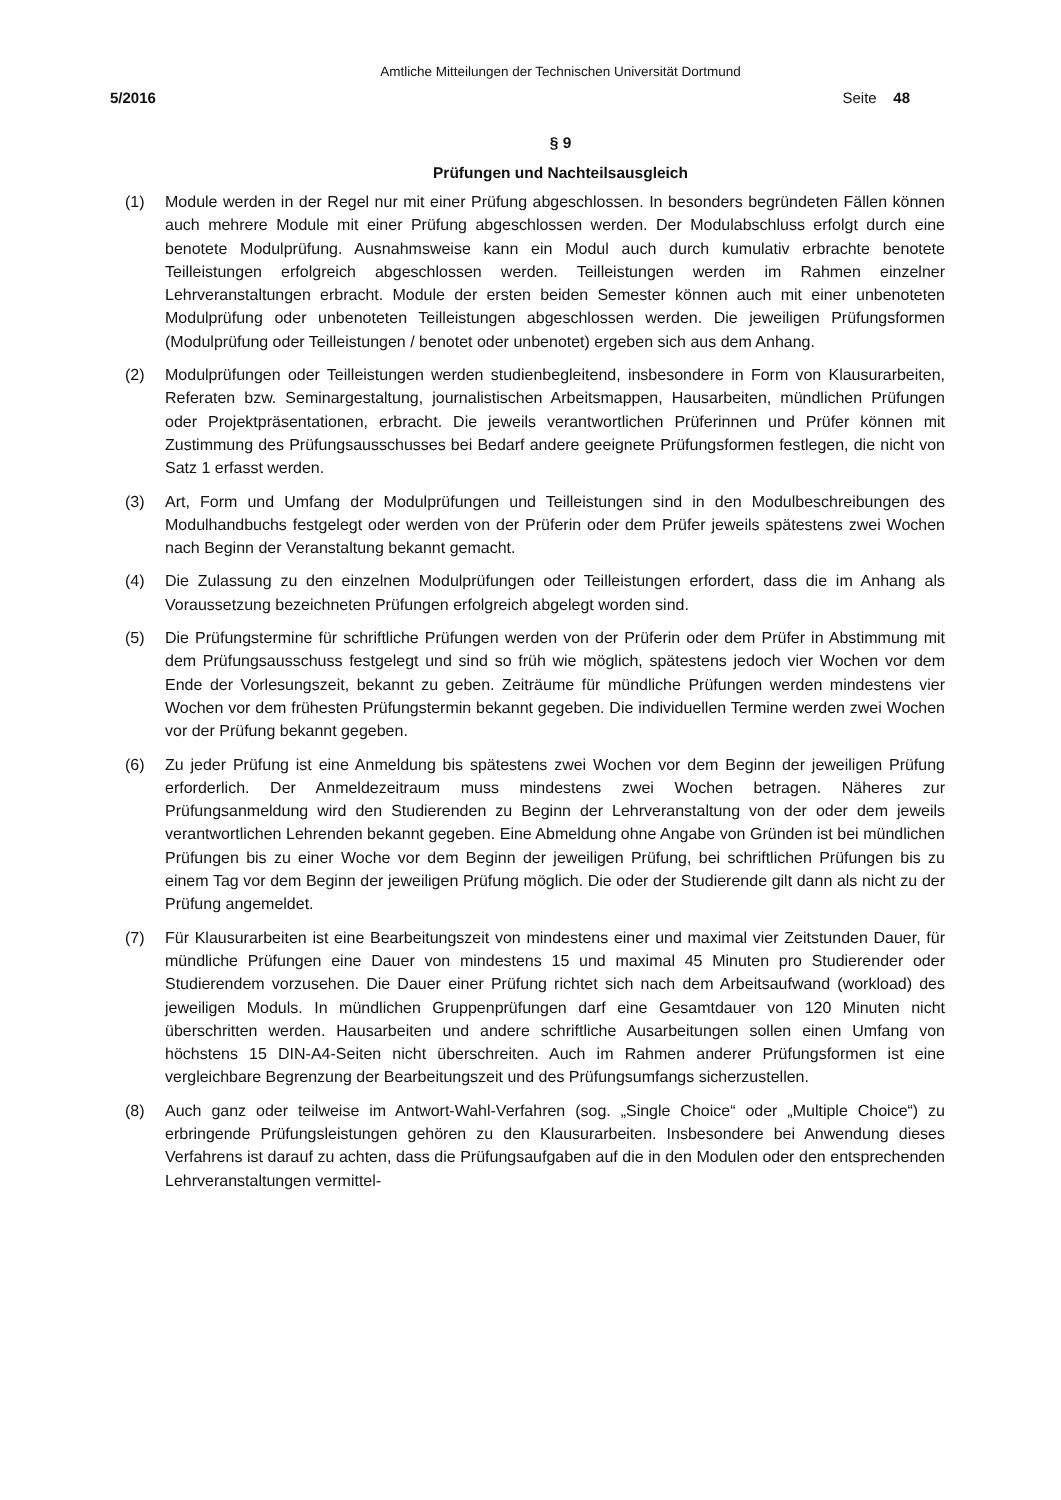Amtliche Mitteilungen der Technischen Universität Dortmund
5/2016 Seite 48
§ 9
Prüfungen und Nachteilsausgleich
(1) Module werden in der Regel nur mit einer Prüfung abgeschlossen. In besonders begründeten Fällen können auch mehrere Module mit einer Prüfung abgeschlossen werden. Der Modulabschluss erfolgt durch eine benotete Modulprüfung. Ausnahmsweise kann ein Modul auch durch kumulativ erbrachte benotete Teilleistungen erfolgreich abgeschlossen werden. Teilleistungen werden im Rahmen einzelner Lehrveranstaltungen erbracht. Module der ersten beiden Semester können auch mit einer unbenoteten Modulprüfung oder unbenoteten Teilleistungen abgeschlossen werden. Die jeweiligen Prüfungsformen (Modulprüfung oder Teilleistungen / benotet oder unbenotet) ergeben sich aus dem Anhang.
(2) Modulprüfungen oder Teilleistungen werden studienbegleitend, insbesondere in Form von Klausurarbeiten, Referaten bzw. Seminargestaltung, journalistischen Arbeitsmappen, Hausarbeiten, mündlichen Prüfungen oder Projektpräsentationen, erbracht. Die jeweils verantwortlichen Prüferinnen und Prüfer können mit Zustimmung des Prüfungsausschusses bei Bedarf andere geeignete Prüfungsformen festlegen, die nicht von Satz 1 erfasst werden.
(3) Art, Form und Umfang der Modulprüfungen und Teilleistungen sind in den Modulbeschreibungen des Modulhandbuchs festgelegt oder werden von der Prüferin oder dem Prüfer jeweils spätestens zwei Wochen nach Beginn der Veranstaltung bekannt gemacht.
(4) Die Zulassung zu den einzelnen Modulprüfungen oder Teilleistungen erfordert, dass die im Anhang als Voraussetzung bezeichneten Prüfungen erfolgreich abgelegt worden sind.
(5) Die Prüfungstermine für schriftliche Prüfungen werden von der Prüferin oder dem Prüfer in Abstimmung mit dem Prüfungsausschuss festgelegt und sind so früh wie möglich, spätestens jedoch vier Wochen vor dem Ende der Vorlesungszeit, bekannt zu geben. Zeiträume für mündliche Prüfungen werden mindestens vier Wochen vor dem frühesten Prüfungstermin bekannt gegeben. Die individuellen Termine werden zwei Wochen vor der Prüfung bekannt gegeben.
(6) Zu jeder Prüfung ist eine Anmeldung bis spätestens zwei Wochen vor dem Beginn der jeweiligen Prüfung erforderlich. Der Anmeldezeitraum muss mindestens zwei Wochen betragen. Näheres zur Prüfungsanmeldung wird den Studierenden zu Beginn der Lehrveranstaltung von der oder dem jeweils verantwortlichen Lehrenden bekannt gegeben. Eine Abmeldung ohne Angabe von Gründen ist bei mündlichen Prüfungen bis zu einer Woche vor dem Beginn der jeweiligen Prüfung, bei schriftlichen Prüfungen bis zu einem Tag vor dem Beginn der jeweiligen Prüfung möglich. Die oder der Studierende gilt dann als nicht zu der Prüfung angemeldet.
(7) Für Klausurarbeiten ist eine Bearbeitungszeit von mindestens einer und maximal vier Zeitstunden Dauer, für mündliche Prüfungen eine Dauer von mindestens 15 und maximal 45 Minuten pro Studierender oder Studierendem vorzusehen. Die Dauer einer Prüfung richtet sich nach dem Arbeitsaufwand (workload) des jeweiligen Moduls. In mündlichen Gruppenprüfungen darf eine Gesamtdauer von 120 Minuten nicht überschritten werden. Hausarbeiten und andere schriftliche Ausarbeitungen sollen einen Umfang von höchstens 15 DIN-A4-Seiten nicht überschreiten. Auch im Rahmen anderer Prüfungsformen ist eine vergleichbare Begrenzung der Bearbeitungszeit und des Prüfungsumfangs sicherzustellen.
(8) Auch ganz oder teilweise im Antwort-Wahl-Verfahren (sog. „Single Choice“ oder „Multiple Choice“) zu erbringende Prüfungsleistungen gehören zu den Klausurarbeiten. Insbesondere bei Anwendung dieses Verfahrens ist darauf zu achten, dass die Prüfungsaufgaben auf die in den Modulen oder den entsprechenden Lehrveranstaltungen vermittel-